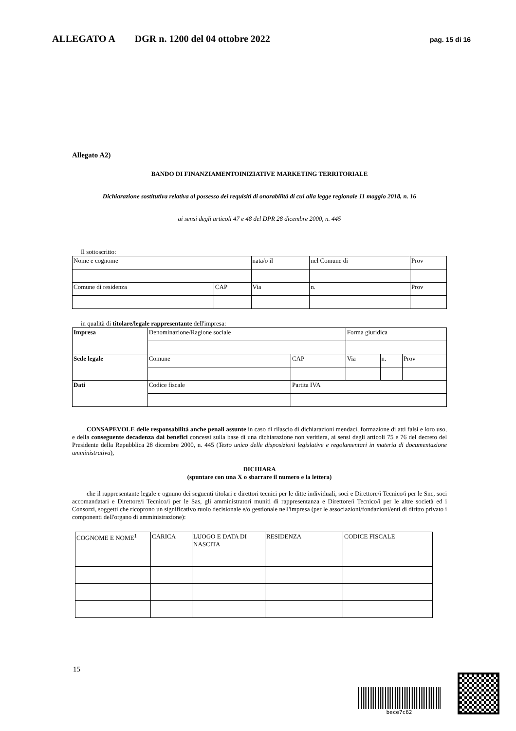ALLEGATO A DGR n. 1200 del 04 ottobre 2022 pag. 15 di 16
Allegato A2)
BANDO DI FINANZIAMENTOINIZIATIVE MARKETING TERRITORIALE
Dichiarazione sostitutiva relativa al possesso dei requisiti di onorabilità di cui alla legge regionale 11 maggio 2018, n. 16
ai sensi degli articoli 47 e 48 del DPR 28 dicembre 2000, n. 445
Il sottoscritto:
| Nome e cognome | | nata/o il | nel Comune di | | Prov |
| Comune di residenza | CAP | Via | | n. | Prov |
in qualità di titolare/legale rappresentante dell'impresa:
| Impresa | Denominazione/Ragione sociale | | Forma giuridica | | |
| Sede legale | Comune | CAP | Via | n. | Prov |
| Dati | Codice fiscale | Partita IVA | | | |
CONSAPEVOLE delle responsabilità anche penali assunte in caso di rilascio di dichiarazioni mendaci, formazione di atti falsi e loro uso, e della conseguente decadenza dai benefici concessi sulla base di una dichiarazione non veritiera, ai sensi degli articoli 75 e 76 del decreto del Presidente della Repubblica 28 dicembre 2000, n. 445 (Testo unico delle disposizioni legislative e regolamentari in materia di documentazione amministrativa),
DICHIARA
(spuntare con una X o sbarrare il numero e la lettera)
che il rappresentante legale e ognuno dei seguenti titolari e direttori tecnici per le ditte individuali, soci e Direttore/i Tecnico/i per le Snc, soci accomandatari e Direttore/i Tecnico/i per le Sas, gli amministratori muniti di rappresentanza e Direttore/i Tecnico/i per le altre società ed i Consorzi, soggetti che ricoprono un significativo ruolo decisionale e/o gestionale nell'impresa (per le associazioni/fondazioni/enti di diritto privato i componenti dell'organo di amministrazione):
| COGNOME E NOME<sup>1</sup> | CARICA | LUOGO E DATA DI NASCITA | RESIDENZA | CODICE FISCALE |
15
bece7c62